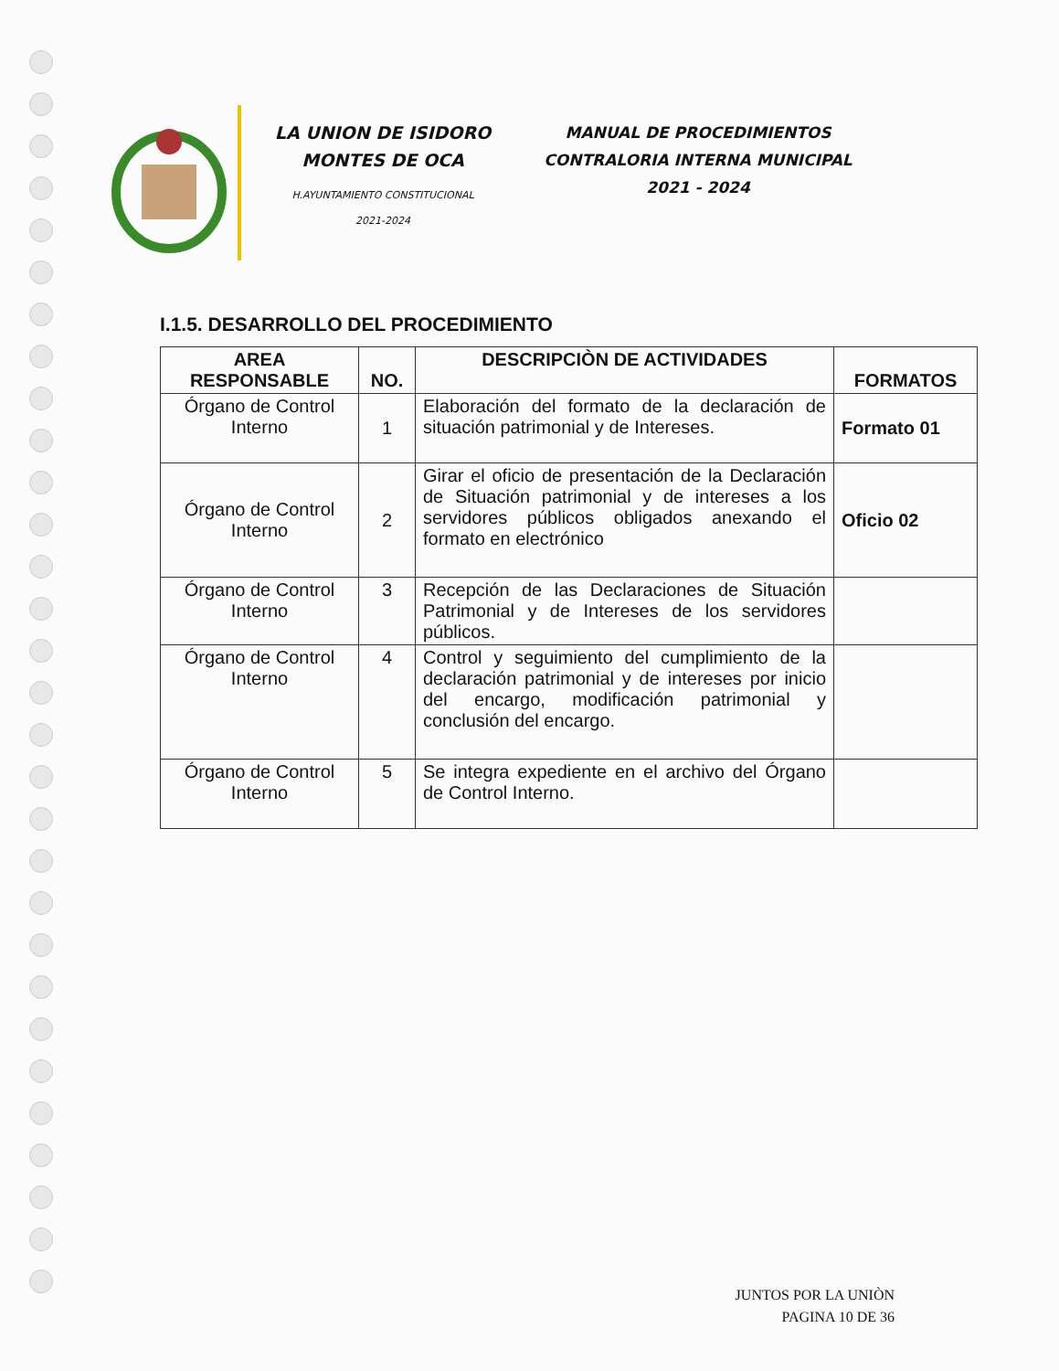LA UNION DE ISIDORO
MONTES DE OCA
H.AYUNTAMIENTO CONSTITUCIONAL
2021-2024
MANUAL DE PROCEDIMIENTOS
CONTRALORIA INTERNA MUNICIPAL
2021 - 2024
I.1.5. DESARROLLO DEL PROCEDIMIENTO
| AREA RESPONSABLE | NO. | DESCRIPCIÒN DE ACTIVIDADES | FORMATOS |
| --- | --- | --- | --- |
| Órgano de Control Interno | 1 | Elaboración del formato de la declaración de situación patrimonial y de Intereses. | Formato 01 |
| Órgano de Control Interno | 2 | Girar el oficio de presentación de la Declaración de Situación patrimonial y de intereses a los servidores públicos obligados anexando el formato en electrónico | Oficio 02 |
| Órgano de Control Interno | 3 | Recepción de las Declaraciones de Situación Patrimonial y de Intereses de los servidores públicos. | |
| Órgano de Control Interno | 4 | Control y seguimiento del cumplimiento de la declaración patrimonial y de intereses por inicio del encargo, modificación patrimonial y conclusión del encargo. | |
| Órgano de Control Interno | 5 | Se integra expediente en el archivo del Órgano de Control Interno. | |
JUNTOS POR LA UNIÒN
PAGINA 10 DE 36